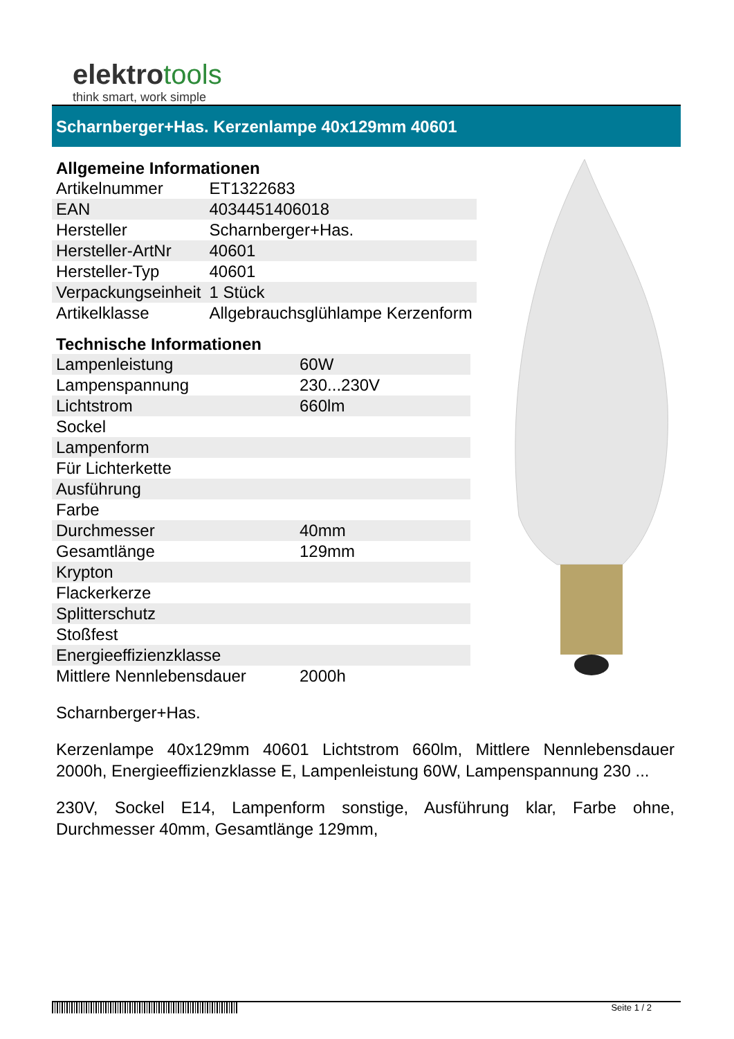elektrotools
think smart, work simple
Scharnberger+Has. Kerzenlampe 40x129mm 40601
Allgemeine Informationen
| Artikelnummer | ET1322683 |
| EAN | 4034451406018 |
| Hersteller | Scharnberger+Has. |
| Hersteller-ArtNr | 40601 |
| Hersteller-Typ | 40601 |
| Verpackungseinheit | 1 Stück |
| Artikelklasse | Allgebrauchsglühlampe Kerzenform |
Technische Informationen
| Lampenleistung | 60W |
| Lampenspannung | 230...230V |
| Lichtstrom | 660lm |
| Sockel | |
| Lampenform | |
| Für Lichterkette | |
| Ausführung | |
| Farbe | |
| Durchmesser | 40mm |
| Gesamtlänge | 129mm |
| Krypton | |
| Flackerkerze | |
| Splitterschutz | |
| Stoßfest | |
| Energieeffizienzklasse | |
| Mittlere Nennlebensdauer | 2000h |
Scharnberger+Has.
Kerzenlampe 40x129mm 40601 Lichtstrom 660lm, Mittlere Nennlebensdauer 2000h, Energieeffizienzklasse E, Lampenleistung 60W, Lampenspannung 230 ...
230V, Sockel E14, Lampenform sonstige, Ausführung klar, Farbe ohne, Durchmesser 40mm, Gesamtlänge 129mm,
Seite 1 / 2